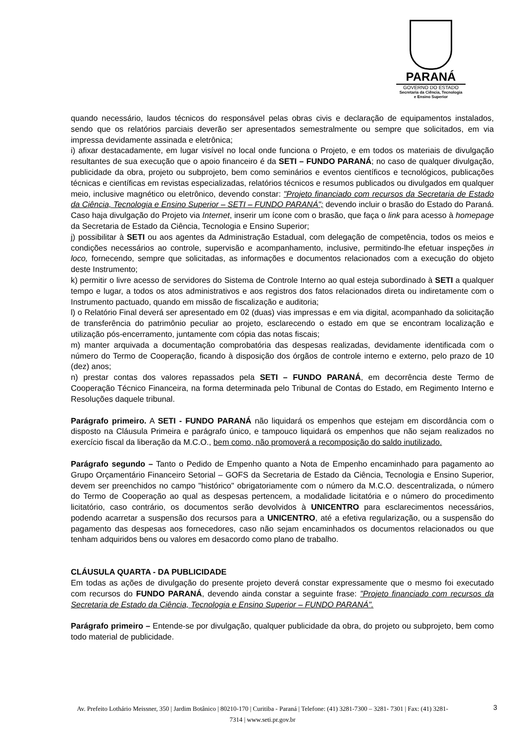PARANÁ
GOVERNO DO ESTADO
Secretaria da Ciência, Tecnologia
e Ensino Superior
quando necessário, laudos técnicos do responsável pelas obras civis e declaração de equipamentos instalados, sendo que os relatórios parciais deverão ser apresentados semestralmente ou sempre que solicitados, em via impressa devidamente assinada e eletrônica;
i) afixar destacadamente, em lugar visível no local onde funciona o Projeto, e em todos os materiais de divulgação resultantes de sua execução que o apoio financeiro é da SETI – FUNDO PARANÁ; no caso de qualquer divulgação, publicidade da obra, projeto ou subprojeto, bem como seminários e eventos científicos e tecnológicos, publicações técnicas e científicas em revistas especializadas, relatórios técnicos e resumos publicados ou divulgados em qualquer meio, inclusive magnético ou eletrônico, devendo constar: "Projeto financiado com recursos da Secretaria de Estado da Ciência, Tecnologia e Ensino Superior – SETI – FUNDO PARANÁ"; devendo incluir o brasão do Estado do Paraná. Caso haja divulgação do Projeto via Internet, inserir um ícone com o brasão, que faça o link para acesso à homepage da Secretaria de Estado da Ciência, Tecnologia e Ensino Superior;
j) possibilitar à SETI ou aos agentes da Administração Estadual, com delegação de competência, todos os meios e condições necessários ao controle, supervisão e acompanhamento, inclusive, permitindo-lhe efetuar inspeções in loco, fornecendo, sempre que solicitadas, as informações e documentos relacionados com a execução do objeto deste Instrumento;
k) permitir o livre acesso de servidores do Sistema de Controle Interno ao qual esteja subordinado à SETI a qualquer tempo e lugar, a todos os atos administrativos e aos registros dos fatos relacionados direta ou indiretamente com o Instrumento pactuado, quando em missão de fiscalização e auditoria;
l) o Relatório Final deverá ser apresentado em 02 (duas) vias impressas e em via digital, acompanhado da solicitação de transferência do patrimônio peculiar ao projeto, esclarecendo o estado em que se encontram localização e utilização pós-encerramento, juntamente com cópia das notas fiscais;
m) manter arquivada a documentação comprobatória das despesas realizadas, devidamente identificada com o número do Termo de Cooperação, ficando à disposição dos órgãos de controle interno e externo, pelo prazo de 10 (dez) anos;
n) prestar contas dos valores repassados pela SETI – FUNDO PARANÁ, em decorrência deste Termo de Cooperação Técnico Financeira, na forma determinada pelo Tribunal de Contas do Estado, em Regimento Interno e Resoluções daquele tribunal.
Parágrafo primeiro. A SETI - FUNDO PARANÁ não liquidará os empenhos que estejam em discordância com o disposto na Cláusula Primeira e parágrafo único, e tampouco liquidará os empenhos que não sejam realizados no exercício fiscal da liberação da M.C.O., bem como, não promoverá a recomposição do saldo inutilizado.
Parágrafo segundo – Tanto o Pedido de Empenho quanto a Nota de Empenho encaminhado para pagamento ao Grupo Orçamentário Financeiro Setorial – GOFS da Secretaria de Estado da Ciência, Tecnologia e Ensino Superior, devem ser preenchidos no campo "histórico" obrigatoriamente com o número da M.C.O. descentralizada, o número do Termo de Cooperação ao qual as despesas pertencem, a modalidade licitatória e o número do procedimento licitatório, caso contrário, os documentos serão devolvidos à UNICENTRO para esclarecimentos necessários, podendo acarretar a suspensão dos recursos para a UNICENTRO, até a efetiva regularização, ou a suspensão do pagamento das despesas aos fornecedores, caso não sejam encaminhados os documentos relacionados ou que tenham adquiridos bens ou valores em desacordo como plano de trabalho.
CLÁUSULA QUARTA - DA PUBLICIDADE
Em todas as ações de divulgação do presente projeto deverá constar expressamente que o mesmo foi executado com recursos do FUNDO PARANÁ, devendo ainda constar a seguinte frase: "Projeto financiado com recursos da Secretaria de Estado da Ciência, Tecnologia e Ensino Superior – FUNDO PARANÁ".
Parágrafo primeiro – Entende-se por divulgação, qualquer publicidade da obra, do projeto ou subprojeto, bem como todo material de publicidade.
Av. Prefeito Lothário Meissner, 350 | Jardim Botânico | 80210-170 | Curitiba - Paraná | Telefone: (41) 3281-7300 – 3281- 7301 | Fax: (41) 3281-7314 | www.seti.pr.gov.br
3